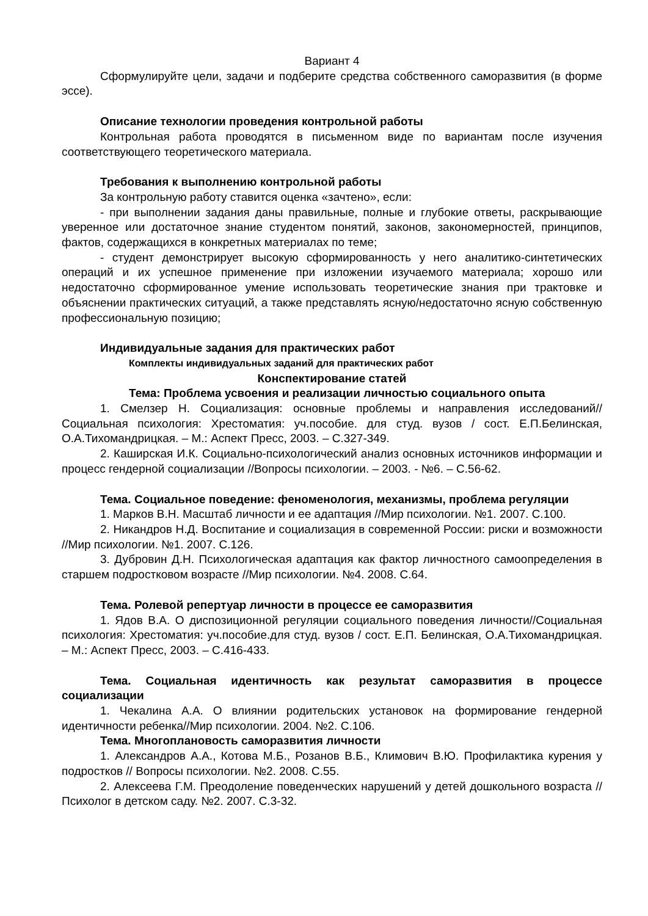Вариант 4
Сформулируйте цели, задачи и подберите средства собственного саморазвития (в форме эссе).
Описание технологии проведения контрольной работы
Контрольная работа проводятся в письменном виде по вариантам после изучения соответствующего теоретического материала.
Требования к выполнению контрольной работы
За контрольную работу ставится оценка «зачтено», если:
- при выполнении задания даны правильные, полные и глубокие ответы, раскрывающие уверенное или достаточное знание студентом понятий, законов, закономерностей, принципов, фактов, содержащихся в конкретных материалах по теме;
- студент демонстрирует высокую сформированность у него аналитико-синтетических операций и их успешное применение при изложении изучаемого материала; хорошо или недостаточно сформированное умение использовать теоретические знания при трактовке и объяснении практических ситуаций, а также представлять ясную/недостаточно ясную собственную профессиональную позицию;
Индивидуальные задания для практических работ
Комплекты индивидуальных заданий для практических работ
Конспектирование статей
Тема: Проблема усвоения и реализации личностью социального опыта
1. Смелзер Н. Социализация: основные проблемы и направления исследований//Социальная психология: Хрестоматия: уч.пособие. для студ. вузов / сост. Е.П.Белинская, О.А.Тихомандрицкая. – М.: Аспект Пресс, 2003. – С.327-349.
2. Каширская И.К. Социально-психологический анализ основных источников информации и процесс гендерной социализации //Вопросы психологии. – 2003. - №6. – С.56-62.
Тема. Социальное поведение: феноменология, механизмы, проблема регуляции
1. Марков В.Н. Масштаб личности и ее адаптация //Мир психологии. №1. 2007. С.100.
2. Никандров Н.Д. Воспитание и социализация в современной России: риски и возможности //Мир психологии. №1. 2007. С.126.
3. Дубровин Д.Н. Психологическая адаптация как фактор личностного самоопределения в старшем подростковом возрасте //Мир психологии. №4. 2008. С.64.
Тема. Ролевой репертуар личности в процессе ее саморазвития
1. Ядов В.А. О диспозиционной регуляции социального поведения личности//Социальная психология: Хрестоматия: уч.пособие.для студ. вузов / сост. Е.П. Белинская, О.А.Тихомандрицкая. – М.: Аспект Пресс, 2003. – С.416-433.
Тема. Социальная идентичность как результат саморазвития в процессе социализации
1. Чекалина А.А. О влиянии родительских установок на формирование гендерной идентичности ребенка//Мир психологии. 2004. №2. С.106.
Тема. Многоплановость саморазвития личности
1. Александров А.А., Котова М.Б., Розанов В.Б., Климович В.Ю. Профилактика курения у подростков // Вопросы психологии. №2. 2008. С.55.
2. Алексеева Г.М. Преодоление поведенческих нарушений у детей дошкольного возраста //Психолог в детском саду. №2. 2007. С.3-32.